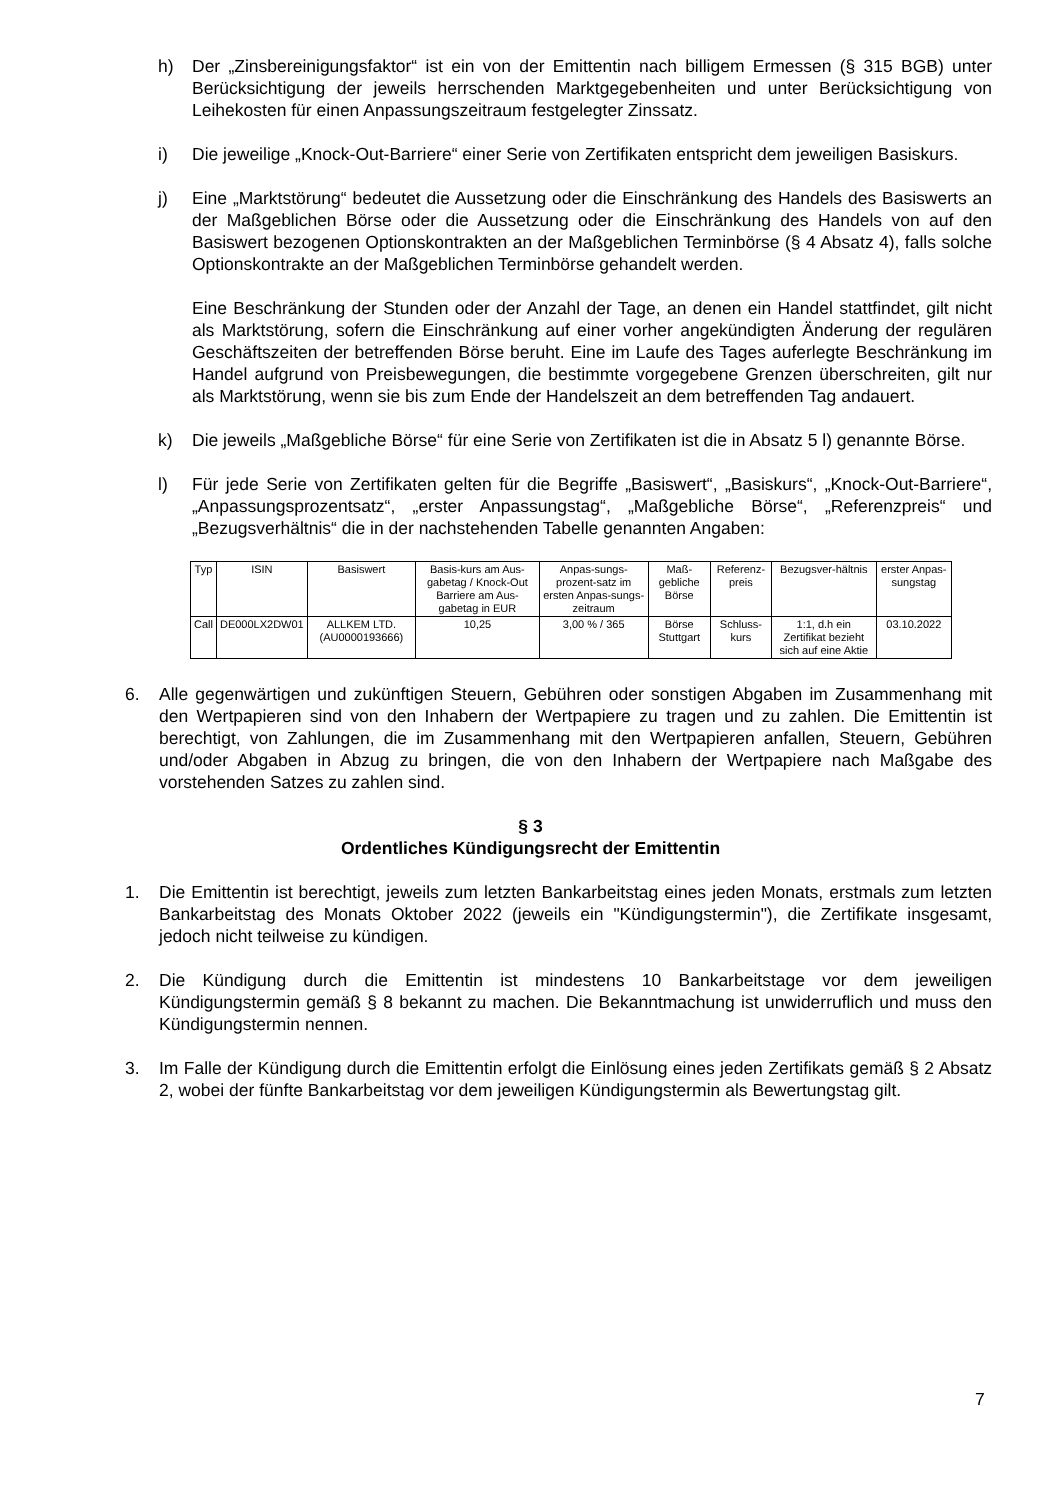h) Der „Zinsbereinigungsfaktor“ ist ein von der Emittentin nach billigem Ermessen (§ 315 BGB) unter Berücksichtigung der jeweils herrschenden Marktgegebenheiten und unter Berücksichtigung von Leihekosten für einen Anpassungszeitraum festgelegter Zinssatz.
i) Die jeweilige „Knock-Out-Barriere“ einer Serie von Zertifikaten entspricht dem jeweiligen Basiskurs.
j) Eine „Marktstörung“ bedeutet die Aussetzung oder die Einschränkung des Handels des Basiswerts an der Maßgeblichen Börse oder die Aussetzung oder die Einschränkung des Handels von auf den Basiswert bezogenen Optionskontrakten an der Maßgeblichen Terminbörse (§ 4 Absatz 4), falls solche Optionskontrakte an der Maßgeblichen Terminbörse gehandelt werden.
Eine Beschränkung der Stunden oder der Anzahl der Tage, an denen ein Handel stattfindet, gilt nicht als Marktstörung, sofern die Einschränkung auf einer vorher angekündigten Änderung der regulären Geschäftszeiten der betreffenden Börse beruht. Eine im Laufe des Tages auferlegte Beschränkung im Handel aufgrund von Preisbewegungen, die bestimmte vorgegebene Grenzen überschreiten, gilt nur als Marktstörung, wenn sie bis zum Ende der Handelszeit an dem betreffenden Tag andauert.
k) Die jeweils „Maßgebliche Börse“ für eine Serie von Zertifikaten ist die in Absatz 5 l) genannte Börse.
l) Für jede Serie von Zertifikaten gelten für die Begriffe „Basiswert“, „Basiskurs“, „Knock-Out-Barriere“, „Anpassungsprozentsatz“, „erster Anpassungstag“, „Maßgebliche Börse“, „Referenzpreis“ und „Bezugsverhältnis“ die in der nachstehenden Tabelle genannten Angaben:
| Typ | ISIN | Basiswert | Basis-kurs am Aus-gabetag / Knock-Out Barriere am Aus-gabetag in EUR | Anpas-sungs-prozent-satz im ersten Anpas-sungs-zeitraum | Maß-gebliche Börse | Referenz-preis | Bezugsver-hältnis | erster Anpas-sungstag |
| --- | --- | --- | --- | --- | --- | --- | --- | --- |
| Call | DE000LX2DW01 | ALLKEM LTD. (AU0000193666) | 10,25 | 3,00 % / 365 | Börse Stuttgart | Schluss-kurs | 1:1, d.h ein Zertifikat bezieht sich auf eine Aktie | 03.10.2022 |
6. Alle gegenwärtigen und zukünftigen Steuern, Gebühren oder sonstigen Abgaben im Zusammenhang mit den Wertpapieren sind von den Inhabern der Wertpapiere zu tragen und zu zahlen. Die Emittentin ist berechtigt, von Zahlungen, die im Zusammenhang mit den Wertpapieren anfallen, Steuern, Gebühren und/oder Abgaben in Abzug zu bringen, die von den Inhabern der Wertpapiere nach Maßgabe des vorstehenden Satzes zu zahlen sind.
§ 3
Ordentliches Kündigungsrecht der Emittentin
1. Die Emittentin ist berechtigt, jeweils zum letzten Bankarbeitstag eines jeden Monats, erstmals zum letzten Bankarbeitstag des Monats Oktober 2022 (jeweils ein "Kündigungstermin"), die Zertifikate insgesamt, jedoch nicht teilweise zu kündigen.
2. Die Kündigung durch die Emittentin ist mindestens 10 Bankarbeitstage vor dem jeweiligen Kündigungstermin gemäß § 8 bekannt zu machen. Die Bekanntmachung ist unwiderruflich und muss den Kündigungstermin nennen.
3. Im Falle der Kündigung durch die Emittentin erfolgt die Einlösung eines jeden Zertifikats gemäß § 2 Absatz 2, wobei der fünfte Bankarbeitstag vor dem jeweiligen Kündigungstermin als Bewertungstag gilt.
7